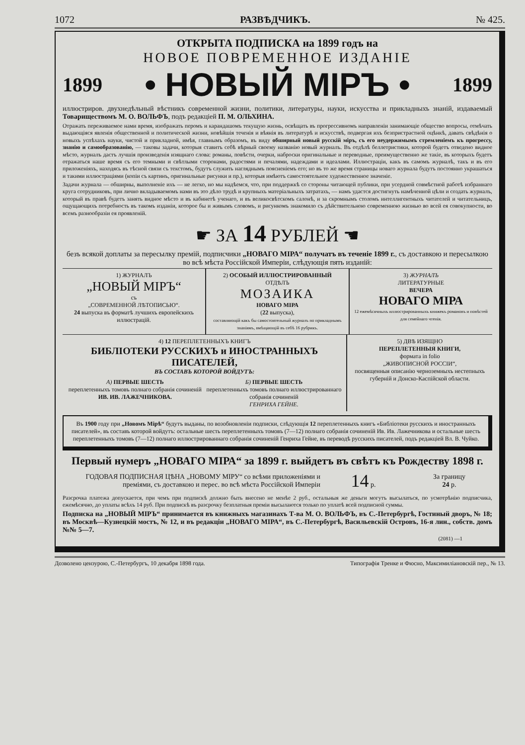1072 РАЗВѢДЧИКЪ. № 425.
ОТКРЫТА ПОДПИСКА на 1899 годъ на
НОВОЕ ПОВРЕМЕННОЕ ИЗДАНІЕ
1899 • НОВЫЙ МІРЪ • 1899
иллюстриров. двухнедѣльный вѣстникъ современной жизни, политики, литературы, науки, искусства и прикладныхъ знаній, издаваемый Товариществомъ М. О. ВОЛЬФЪ, подъ редакціей П. М. ОЛЬХИНА.
Отражать переживаемое нами время, изображать перомъ и карандашомъ текущую жизнь, освѣщать въ прогрессивномъ направленіи занимающіе общество вопросы, отмѣчать выдающіяся явленія общественной и политической жизни, новѣйшія теченія и вѣянія въ литературѣ и искусствѣ, подвергая ихъ безпристрастной оцѣнкѣ, давать свѣдѣнія о новыхъ успѣхахъ науки, чистой и прикладной, имѣя, главнымъ образомъ, въ виду обширный новый русскій міръ, съ его неудержимымъ стремленіемъ къ прогрессу, знанію и самообразованію, — таковы задачи, которыя ставитъ себѣ вѣрный своему названію новый журналъ. Въ отдѣлѣ беллетристики, которой будетъ отведено видное мѣсто, журналъ дастъ лучшія произведенія изящнаго слова: романы, повѣсти, очерки, наброски оригинальные и переводные, преимущественно же такіе, въ которыхъ будетъ отражаться наше время съ его темными и свѣтлыми сторонами, радостями и печалями, надеждами и идеалами. Иллюстраціи, какъ въ самомъ журналѣ, такъ и въ его приложеніяхъ, находясь въ тѣсной связи съ текстомъ, будутъ служить нагляднымъ поясненіемъ его; но въ то же время страницы новаго журнала будутъ постоянно украшаться и такими иллюстраціями (копіи съ картинъ, оригинальные рисунки и пр.), которыя имѣютъ самостоятельное художественное значеніе.
Задачи журнала — обширны, выполненіе ихъ — не легко, но мы надѣемся, что, при поддержкѣ со стороны читающей публики, при усердной совмѣстной работѣ избраннаго круга сотрудниковъ, при лично вкладываемомъ нами въ это дѣло трудѣ и крупныхъ матеріальныхъ затратахъ, — намъ удастся достигнуть намѣченной цѣли и создать журналъ, который въ правѣ будетъ занять видное мѣсто и въ кабинетѣ ученаго, и въ великосвѣтскомъ салонѣ, и за скромнымъ столомъ интеллигентныхъ читателей и читательницъ, ощущающихъ потребность въ такомъ изданіи, которое бы и живымъ словомъ, и рисункомъ знакомило съ дѣйствительною современною жизнью во всей ея совокупности, во всемъ разнообразіи ея проявленій.
☛ ЗА 14 РУБЛЕЙ ☚
безъ всякой доплаты за пересылку премій, подписчики „НОВАГО МІРА“ получатъ въ теченіе 1899 г., съ доставкою и пересылкою во всѣ мѣста Россійской Имперіи, слѣдующія пять изданій:
1) ЖУРНАЛЪ
„НОВЫЙ МІРЪ“
съ
„СОВРЕМЕННОЙ ЛѢТОПИСЬЮ“.
24 выпуска въ форматѣ лучшихъ европейскихъ иллюстрацій.
2) ОСОБЫЙ ИЛЛЮСТРИРОВАННЫЙ
ОТДѢЛЪ
МОЗАИКА
НОВАГО МІРА
(22 выпуска),
составляющій какъ бы самостоятельный журналъ по прикладнымъ знаніямъ, вмѣщающій въ себѣ 16 рубрикъ.
3) ЖУРНАЛЪ
ЛИТЕРАТУРНЫЕ
ВЕЧЕРА
НОВАГО МІРА
12 ежемѣсячныхъ иллюстрированныхъ книжекъ романовъ и повѣстей для семейнаго чтенія.
4) 12 ПЕРЕПЛЕТЕННЫХЪ КНИГЪ
БИБЛІОТЕКИ РУССКИХЪ и ИНОСТРАННЫХЪ ПИСАТЕЛЕЙ,
ВЪ СОСТАВЪ КОТОРОЙ ВОЙДУТЪ:
А) ПЕРВЫЕ ШЕСТЬ
переплетенныхъ томовъ полнаго собранія сочиненій
ИВ. ИВ. ЛАЖЕЧНИКОВА.
Б) ПЕРВЫЕ ШЕСТЬ
переплетенныхъ томовъ полнаго иллюстрированнаго собранія сочиненій
ГЕНРИХА ГЕЙНЕ.
5) ДВѢ ИЗЯЩНО
ПЕРЕПЛЕТЕННЫЯ КНИГИ,
формата in folio
„ЖИВОПИСНОЙ РОССІИ“,
посвященныя описанію черноземныхъ нестепныхъ губерній и Донско-Каспійской области.
Въ 1900 году при „Новомъ Мірѣ“ будутъ выданы, по возобновленіи подписки, слѣдующія 12 переплетенныхъ книгъ «Библіотеки русскихъ и иностранныхъ писателей», въ составъ которой войдутъ: остальные шесть переплетенныхъ томовъ (7—12) полнаго собранія сочиненій Ив. Ив. Лажечникова и остальные шесть переплетенныхъ томовъ (7—12) полнаго иллюстрированнаго собранія сочиненій Генриха Гейне, въ переводѣ русскихъ писателей, подъ редакціей Вл. В. Чуйко.
Первый нумеръ „НОВАГО МІРА“ за 1899 г. выйдетъ въ свѣтъ къ Рождеству 1898 г.
ГОДОВАЯ ПОДПИСНАЯ ЦѢНА „НОВОМУ МІРУ“ со всѣми приложеніями и преміями, съ доставкою и перес. во всѣ мѣста Россійской Имперіи
14 р.
За границу
24 р.
Разсрочка платежа допускается, при чемъ при подпискѣ должно быть внесено не менѣе 2 руб., остальныя же деньги могутъ высылаться, по усмотрѣнію подписчика, ежемѣсячно, до уплаты всѣхъ 14 руб. При подпискѣ въ разсрочку безплатныя преміи высылаются только по уплатѣ всей подписной суммы.
Подписка на „НОВЫЙ МІРЪ“ принимается въ книжныхъ магазинахъ Т-ва М. О. ВОЛЬФЪ, въ С.-Петербургѣ, Гостиный дворъ, № 18; въ Москвѣ—Кузнецкій мостъ, № 12, и въ редакціи „НОВАГО МІРА“, въ С.-Петербургѣ, Васильевскій Островъ, 16-я лин., собств. домъ №№ 5—7.
(2081) —1
Дозволено цензурою, С.-Петербургъ, 10 декабря 1898 года. Типографія Тренке и Фюсно, Максимиліановскій пер., № 13.